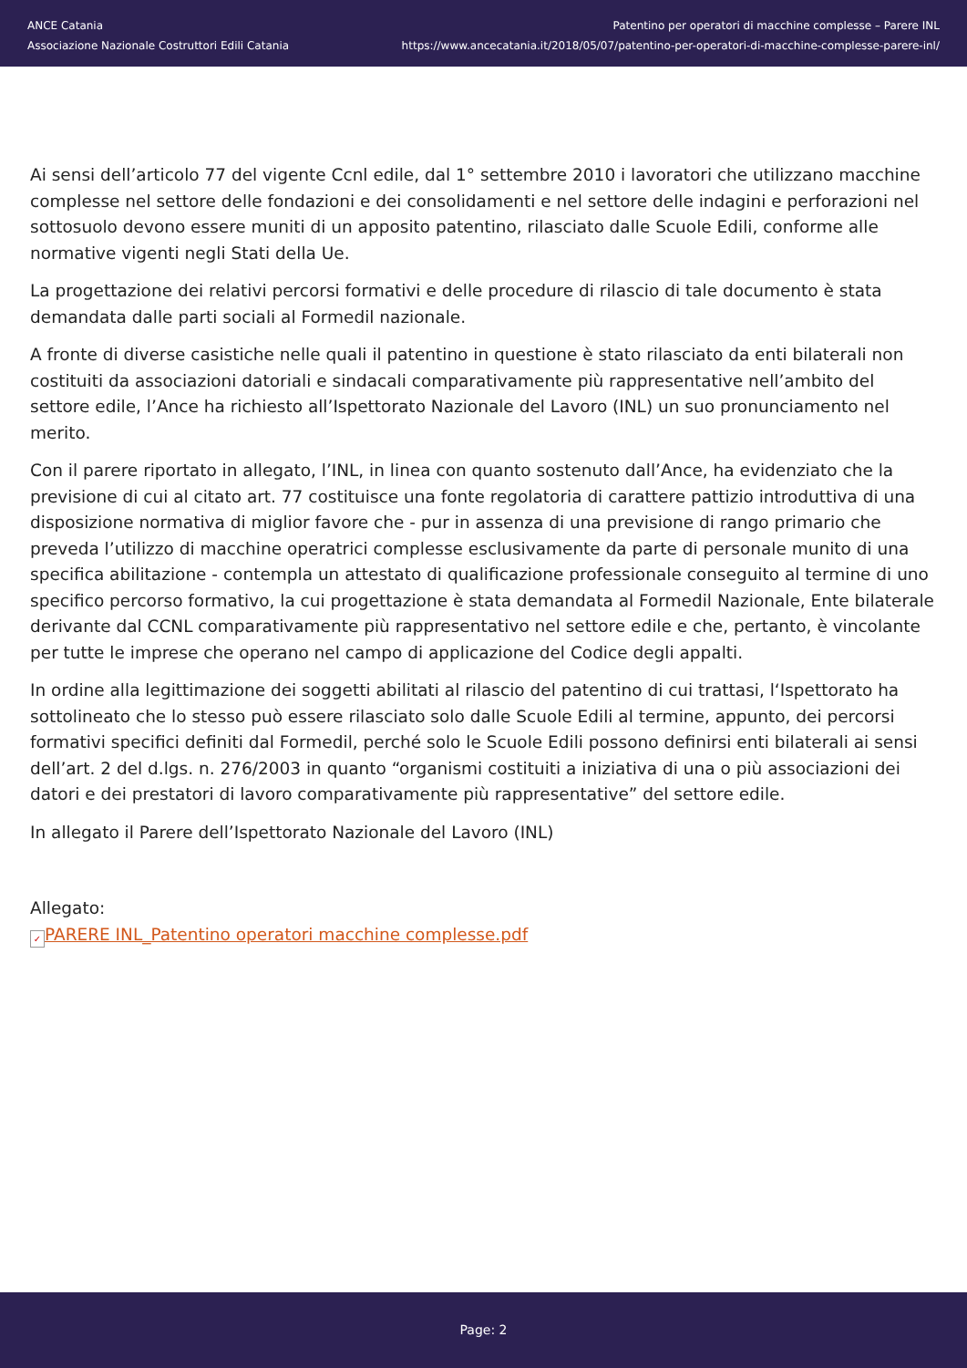ANCE Catania
Associazione Nazionale Costruttori Edili Catania
Patentino per operatori di macchine complesse – Parere INL
https://www.ancecatania.it/2018/05/07/patentino-per-operatori-di-macchine-complesse-parere-inl/
Ai sensi dell’articolo 77 del vigente Ccnl edile, dal 1° settembre 2010 i lavoratori che utilizzano macchine complesse nel settore delle fondazioni e dei consolidamenti e nel settore delle indagini e perforazioni nel sottosuolo devono essere muniti di un apposito patentino, rilasciato dalle Scuole Edili, conforme alle normative vigenti negli Stati della Ue.
La progettazione dei relativi percorsi formativi e delle procedure di rilascio di tale documento è stata demandata dalle parti sociali al Formedil nazionale.
A fronte di diverse casistiche nelle quali il patentino in questione è stato rilasciato da enti bilaterali non costituiti da associazioni datoriali e sindacali comparativamente più rappresentative nell’ambito del settore edile, l’Ance ha richiesto all’Ispettorato Nazionale del Lavoro (INL) un suo pronunciamento nel merito.
Con il parere riportato in allegato, l’INL, in linea con quanto sostenuto dall’Ance, ha evidenziato che la previsione di cui al citato art. 77 costituisce una fonte regolatoria di carattere pattizio introduttiva di una disposizione normativa di miglior favore che - pur in assenza di una previsione di rango primario che preveda l’utilizzo di macchine operatrici complesse esclusivamente da parte di personale munito di una specifica abilitazione - contempla un attestato di qualificazione professionale conseguito al termine di uno specifico percorso formativo, la cui progettazione è stata demandata al Formedil Nazionale, Ente bilaterale derivante dal CCNL comparativamente più rappresentativo nel settore edile e che, pertanto, è vincolante per tutte le imprese che operano nel campo di applicazione del Codice degli appalti.
In ordine alla legittimazione dei soggetti abilitati al rilascio del patentino di cui trattasi, l‘Ispettorato ha sottolineato che lo stesso può essere rilasciato solo dalle Scuole Edili al termine, appunto, dei percorsi formativi specifici definiti dal Formedil, perché solo le Scuole Edili possono definirsi enti bilaterali ai sensi dell’art. 2 del d.lgs. n. 276/2003 in quanto “organismi costituiti a iniziativa di una o più associazioni dei datori e dei prestatori di lavoro comparativamente più rappresentative” del settore edile.
In allegato il Parere dell’Ispettorato Nazionale del Lavoro (INL)
Allegato:
✓ PARERE INL_Patentino operatori macchine complesse.pdf
Page: 2